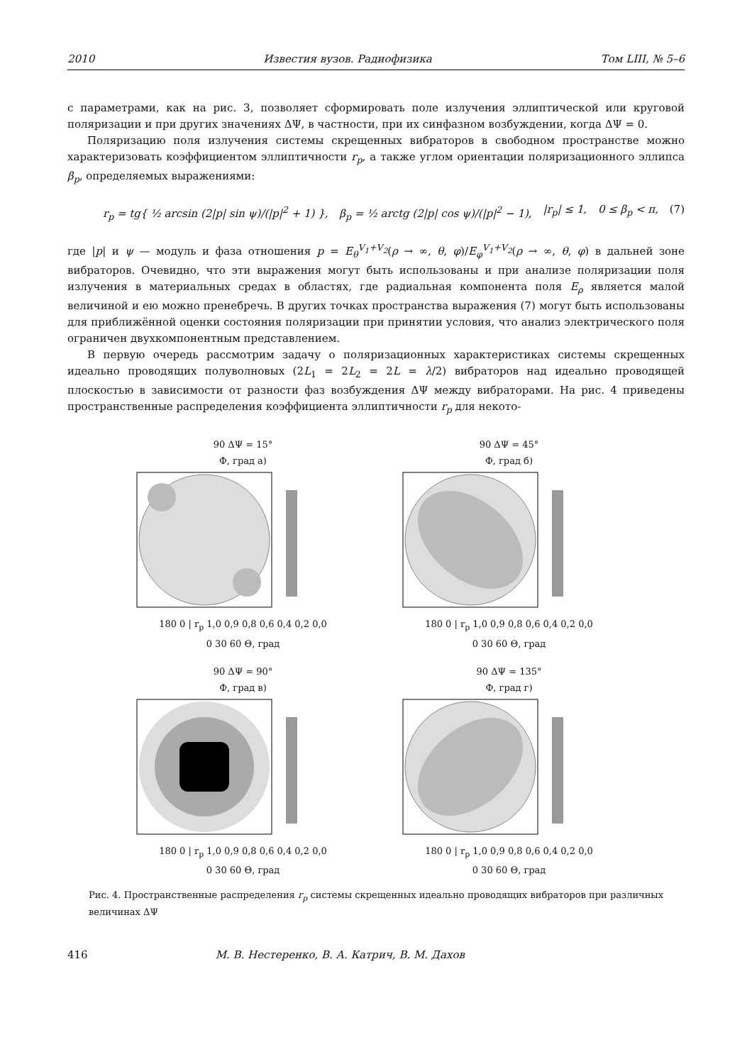2010 Известия вузов. Радиофизика Том LIII, № 5–6
с параметрами, как на рис. 3, позволяет сформировать поле излучения эллиптической или круговой поляризации и при других значениях ΔΨ, в частности, при их синфазном возбуждении, когда ΔΨ = 0.
Поляризацию поля излучения системы скрещенных вибраторов в свободном пространстве можно характеризовать коэффициентом эллиптичности r<sub>p</sub>, а также углом ориентации поляризационного эллипса β<sub>p</sub>, определяемых выражениями:
r<sub>p</sub> = tg{ ½ arcsin (2|p| sin ψ)/(|p|<sup>2</sup> + 1) }, β<sub>p</sub> = ½ arctg (2|p| cos ψ)/(|p|<sup>2</sup> − 1), |r<sub>p</sub>| ≤ 1, 0 ≤ β<sub>p</sub> < π, (7)
где |p| и ψ — модуль и фаза отношения p = E<sub>θ</sub><sup>V<sub>1</sub>+V<sub>2</sub></sup>(ρ → ∞, θ, φ)/E<sub>φ</sub><sup>V<sub>1</sub>+V<sub>2</sub></sup>(ρ → ∞, θ, φ) в дальней зоне вибраторов. Очевидно, что эти выражения могут быть использованы и при анализе поляризации поля излучения в материальных средах в областях, где радиальная компонента поля E<sub>ρ</sub> является малой величиной и ею можно пренебречь. В других точках пространства выражения (7) могут быть использованы для приближённой оценки состояния поляризации при принятии условия, что анализ электрического поля ограничен двухкомпонентным представлением.
В первую очередь рассмотрим задачу о поляризационных характеристиках системы скрещенных идеально проводящих полуволновых (2L<sub>1</sub> = 2L<sub>2</sub> = 2L = λ/2) вибраторов над идеально проводящей плоскостью в зависимости от разности фаз возбуждения ΔΨ между вибраторами. На рис. 4 приведены пространственные распределения коэффициента эллиптичности r<sub>p</sub> для некото-
90 ΔΨ = 15°
Ф, град а)
180 0 | r<sub>p</sub> 1,0 0,9 0,8 0,6 0,4 0,2 0,0
0 30 60 Θ, град
90 ΔΨ = 45°
Ф, град б)
180 0 | r<sub>p</sub> 1,0 0,9 0,8 0,6 0,4 0,2 0,0
0 30 60 Θ, град
90 ΔΨ = 90°
Ф, град в)
180 0 | r<sub>p</sub> 1,0 0,9 0,8 0,6 0,4 0,2 0,0
0 30 60 Θ, град
90 ΔΨ = 135°
Ф, град г)
180 0 | r<sub>p</sub> 1,0 0,9 0,8 0,6 0,4 0,2 0,0
0 30 60 Θ, град
Рис. 4. Пространственные распределения r<sub>p</sub> системы скрещенных идеально проводящих вибраторов при различных величинах ΔΨ
416 М. В. Нестеренко, В. А. Катрич, В. М. Дахов